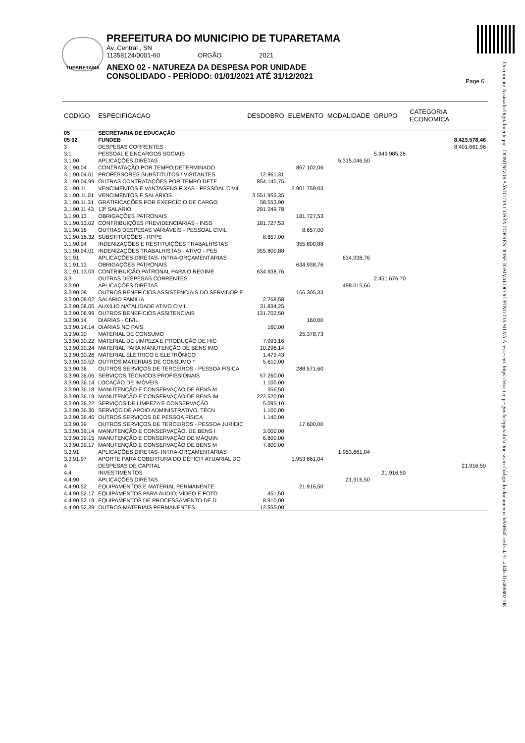TUPARETAMA
PREFEITURA DO MUNICIPIO DE TUPARETAMA
Av. Central , SN
11358124/0001-60 ORGÃO 2021
ANEXO 02 - NATUREZA DA DESPESA POR UNIDADE
CONSOLIDADO - PERÍODO: 01/01/2021 ATÉ 31/12/2021
Page 6
Documento Assinado Digitalmente por: DOMINGOS SAVIO DA COSTA TORRES, JOSE JOSIVALDO RUFINO DA SILVA Acesse em: https://etce.tce.pe.gov.br/epp/validaDoc.seam Código do documento: b83664f-ced3-4a51-ad4b-d1e466802108
| CODIGO | ESPECIFICACAO | DESDOBRO | ELEMENTO | MODALIDADE | GRUPO | CATEGORIA ECONOMICA |
| --- | --- | --- | --- | --- | --- | --- |
| 05 | SECRETARIA DE EDUCAÇÃO | | | | | |
| 05 02 | FUNDEB | | | | | 8.423.578,46 |
| 3 | DESPESAS CORRENTES | | | | | 8.401.661,96 |
| 3.1 | PESSOAL E ENCARGOS SOCIAIS | | | | 5.949.985,26 | |
| 3.1.90 | APLICAÇÕES DIRETAS | | | 5.315.046,50 | | |
| 3.1.90.04 | CONTRATAÇÃO POR TEMPO DETERMINADO | | 867.102,06 | | | |
| 3.1.90.04.01 | PROFESSORES SUBSTITUTOS / VISITANTES | 12.961,31 | | | | |
| 3.1.90.04.99 | OUTRAS CONTRATAÇÕES POR TEMPO DETE | 854.140,75 | | | | |
| 3.1.90.11 | VENCIMENTOS E VANTAGENS FIXAS - PESSOAL CIVIL | | 3.901.759,03 | | | |
| 3.1.90.11.01 | VENCIMENTOS E SALÁRIOS | 3.551.955,35 | | | | |
| 3.1.90.11.31 | GRATIFICAÇÕES POR EXERCÍCIO DE CARGO | 58.553,90 | | | | |
| 3.1.90.11.43 | 13º SALÁRIO | 291.249,78 | | | | |
| 3.1.90.13 | OBRIGAÇÕES PATRONAIS | | 181.727,53 | | | |
| 3.1.90.13.02 | CONTRIBUIÇÕES PREVIDENCIÁRIAS - INSS | 181.727,53 | | | | |
| 3.1.90.16 | OUTRAS DESPESAS VARIÁVEIS - PESSOAL CIVIL | | 8.657,00 | | | |
| 3.1.90.16.32 | SUBSTITUIÇÕES - RPPS | 8.657,00 | | | | |
| 3.1.90.94 | INDENIZAÇÕES E RESTITUIÇÕES TRABALHISTAS | | 355.800,88 | | | |
| 3.1.90.94.01 | INDENIZAÇÕES TRABALHISTAS - ATIVO - PES | 355.800,88 | | | | |
| 3.1.91 | APLICAÇÕES DIRETAS- INTRA-ORÇAMENTÁRIAS | | | 634.938,76 | | |
| 3.1.91.13 | OBRIGAÇÕES PATRONAIS | | 634.938,76 | | | |
| 3.1.91.13.03 | CONTRIBUIÇÃO PATRONAL PARA O REGIME | 634.938,76 | | | | |
| 3.3 | OUTRAS DESPESAS CORRENTES | | | | 2.451.676,70 | |
| 3.3.90 | APLICAÇÕES DIRETAS | | | 498.015,66 | | |
| 3.3.90.08 | OUTROS BENEFÍCIOS ASSISTENCIAIS DO SERVIDOR E | | 166.305,33 | | | |
| 3.3.90.08.02 | SALÁRIO FAMILIA | 2.768,58 | | | | |
| 3.3.90.08.05 | AUXILIO NATALIDADE ATIVO CIVIL | 31.834,25 | | | | |
| 3.3.90.08.99 | OUTROS BENEFÍCIOS ASSITENCIAIS | 131.702,50 | | | | |
| 3.3.90.14 | DIÁRIAS - CIVIL | | 160,00 | | | |
| 3.3.90.14.14 | DIÁRIAS NO PAIS | 160,00 | | | | |
| 3.3.90.30 | MATERIAL DE CONSUMO | | 25.378,73 | | | |
| 3.3.90.30.22 | MATERIAL DE LIMPEZA E PRODUÇÃO DE HIG | 7.993,16 | | | | |
| 3.3.90.30.24 | MATERIAL PARA MANUTENÇÃO DE BENS IMO | 10.296,14 | | | | |
| 3.3.90.30.26 | MATERIAL ELÉTRICO E ELETRÔNICO | 1.479,43 | | | | |
| 3.3.90.30.52 | OUTROS MATERIAIS DE CONSUMO * | 5.610,00 | | | | |
| 3.3.90.36 | OUTROS SERVIÇOS DE TERCEIROS - PESSOA FÍSICA | | 288.571,60 | | | |
| 3.3.90.36.06 | SERVIÇOS TÉCNICOS PROFISSIONAIS | 57.260,00 | | | | |
| 3.3.90.36.14 | LOCAÇÃO DE IMÓVEIS | 1.100,00 | | | | |
| 3.3.90.36.18 | MANUTENÇÃO E CONSERVAÇÃO DE BENS M | 356,50 | | | | |
| 3.3.90.36.19 | MANUTENÇÃO E CONSERVAÇÃO DE BENS IM | 222.520,00 | | | | |
| 3.3.90.36.22 | SERVIÇOS DE LIMPEZA E CONSERVAÇÃO | 5.095,10 | | | | |
| 3.3.90.36.30 | SERVIÇO DE APOIO ADMINISTRATIVO, TÉCN | 1.100,00 | | | | |
| 3.3.90.36.45 | OUTROS SERVIÇOS DE PESSOA FÍSICA | 1.140,00 | | | | |
| 3.3.90.39 | OUTROS SERVIÇOS DE TERCEIROS - PESSOA JURÍDIC | | 17.600,00 | | | |
| 3.3.90.39.14 | MANUTENÇÃO E CONSERVAÇÃO. DE BENS I | 3.000,00 | | | | |
| 3.3.90.39.15 | MANUTENÇÃO E CONSERVAÇÃO DE MÁQUIN | 6.800,00 | | | | |
| 3.3.90.39.17 | MANUTENÇÃO E CONSERVAÇÃO DE BENS M | 7.800,00 | | | | |
| 3.3.91 | APLICAÇÕES DIRETAS- INTRA-ORÇAMENTÁRIAS | | | 1.953.661,04 | | |
| 3.3.91.97 | APORTE PARA COBERTURA DO DÉFICIT ATUARIAL DO | | 1.953.661,04 | | | |
| 4 | DESPESAS DE CAPITAL | | | | | 21.916,50 |
| 4.4 | INVESTIMENTOS | | | | 21.916,50 | |
| 4.4.90 | APLICAÇÕES DIRETAS | | | 21.916,50 | | |
| 4.4.90.52 | EQUIPAMENTOS E MATERIAL PERMANENTE | | 21.916,50 | | | |
| 4.4.90.52.17 | EQUIPAMENTOS PARA ÁUDIO, VÍDEO E FOTO | 451,50 | | | | |
| 4.4.90.52.19 | EQUIPAMENTOS DE PROCESSAMENTO DE D | 8.910,00 | | | | |
| 4.4.90.52.39 | OUTROS MATERIAIS PERMANENTES | 12.555,00 | | | | |